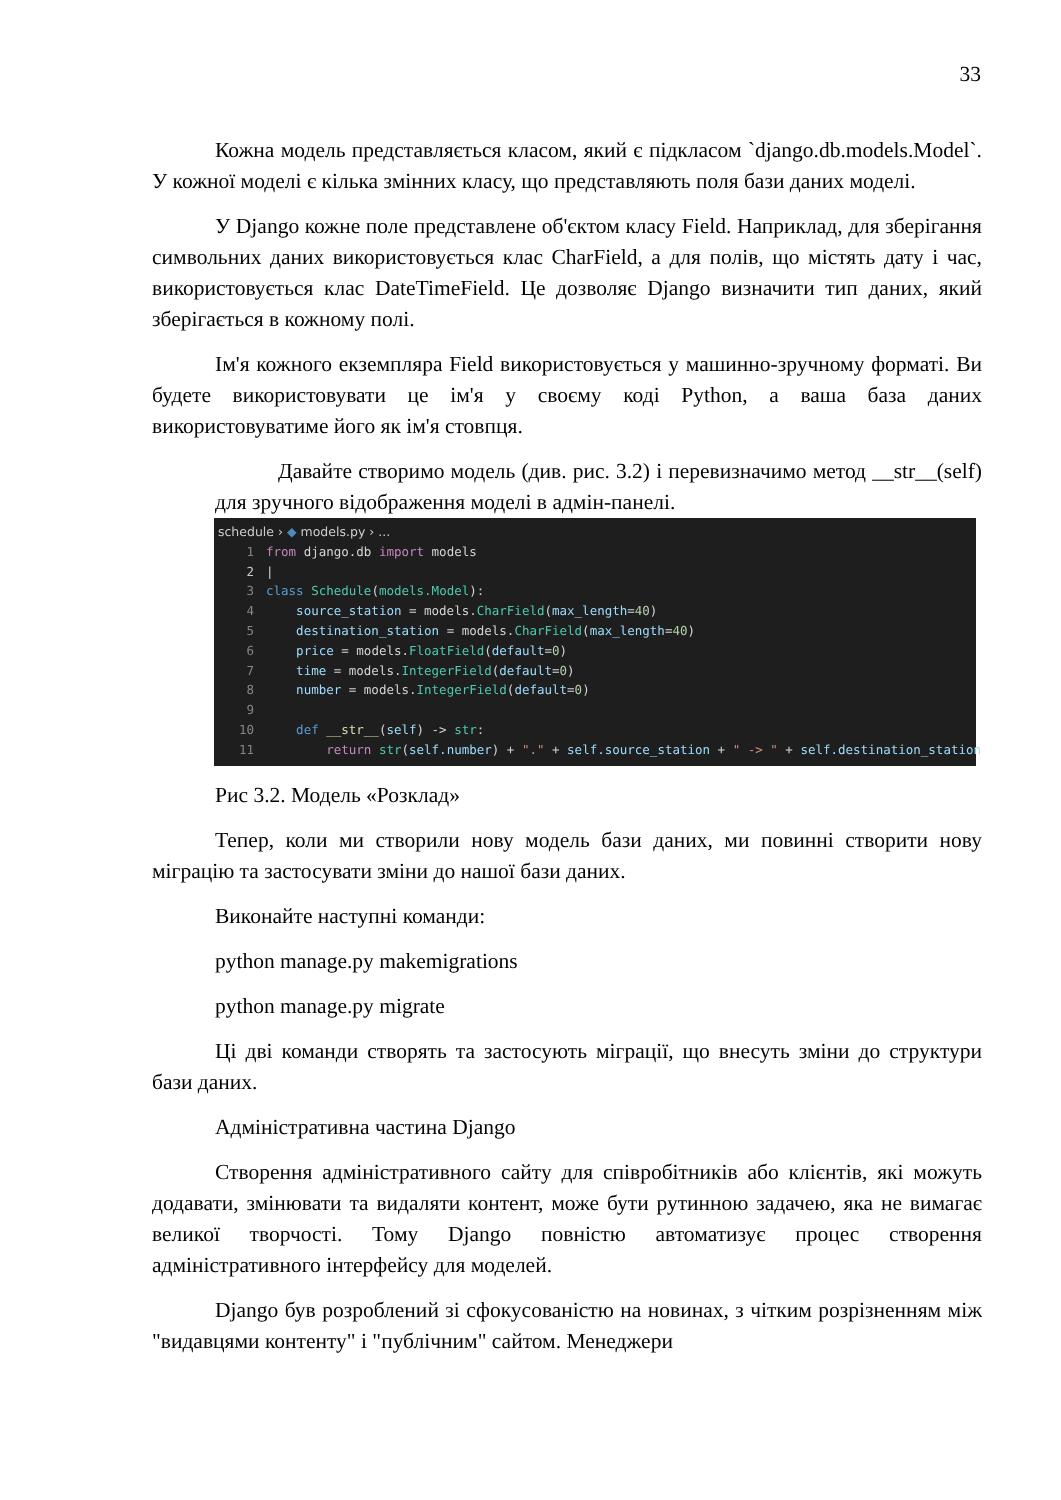33
Кожна модель представляється класом, який є підкласом `django.db.models.Model`. У кожної моделі є кілька змінних класу, що представляють поля бази даних моделі.
У Django кожне поле представлене об'єктом класу Field. Наприклад, для зберігання символьних даних використовується клас CharField, а для полів, що містять дату і час, використовується клас DateTimeField. Це дозволяє Django визначити тип даних, який зберігається в кожному полі.
Ім'я кожного екземпляра Field використовується у машинно-зручному форматі. Ви будете використовувати це ім'я у своєму коді Python, а ваша база даних використовуватиме його як ім'я стовпця.
Давайте створимо модель (див. рис. 3.2) і перевизначимо метод __str__(self) для зручного відображення моделі в адмін-панелі.
schedule › ◆ models.py › ...
1 from django.db import models
2 |
3 class Schedule(models.Model):
4 source_station = models.CharField(max_length=40)
5 destination_station = models.CharField(max_length=40)
6 price = models.FloatField(default=0)
7 time = models.IntegerField(default=0)
8 number = models.IntegerField(default=0)
9
10 def __str__(self) -> str:
11 return str(self.number) + "." + self.source_station + " -> " + self.destination_station
Рис 3.2. Модель «Розклад»
Тепер, коли ми створили нову модель бази даних, ми повинні створити нову міграцію та застосувати зміни до нашої бази даних.
Виконайте наступні команди:
python manage.py makemigrations
python manage.py migrate
Ці дві команди створять та застосують міграції, що внесуть зміни до структури бази даних.
Адміністративна частина Django
Створення адміністративного сайту для співробітників або клієнтів, які можуть додавати, змінювати та видаляти контент, може бути рутинною задачею, яка не вимагає великої творчості. Тому Django повністю автоматизує процес створення адміністративного інтерфейсу для моделей.
Django був розроблений зі сфокусованістю на новинах, з чітким розрізненням між "видавцями контенту" і "публічним" сайтом. Менеджери